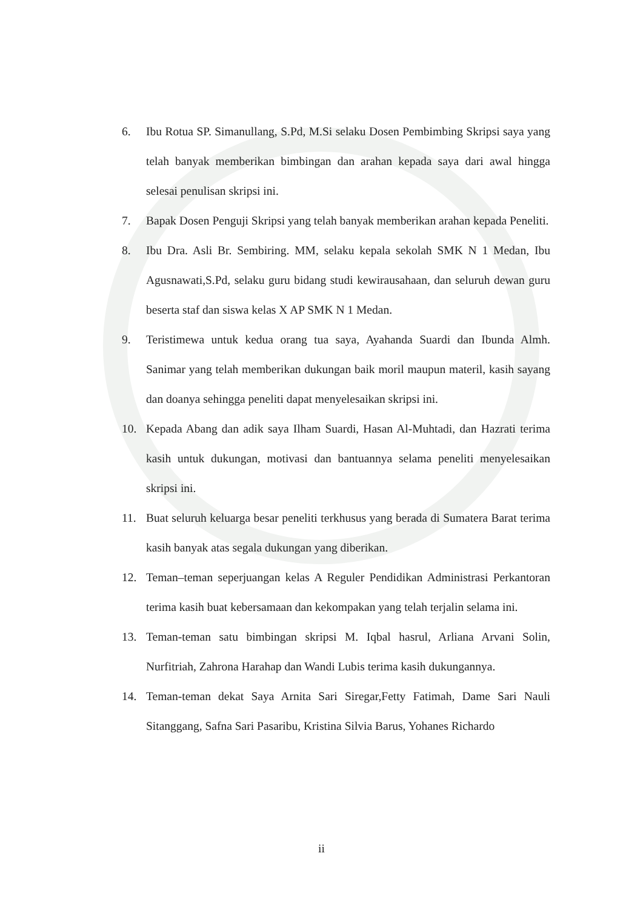6. Ibu Rotua SP. Simanullang, S.Pd, M.Si selaku Dosen Pembimbing Skripsi saya yang telah banyak memberikan bimbingan dan arahan kepada saya dari awal hingga selesai penulisan skripsi ini.
7. Bapak Dosen Penguji Skripsi yang telah banyak memberikan arahan kepada Peneliti.
8. Ibu Dra. Asli Br. Sembiring. MM, selaku kepala sekolah SMK N 1 Medan, Ibu Agusnawati,S.Pd, selaku guru bidang studi kewirausahaan, dan seluruh dewan guru beserta staf dan siswa kelas X AP SMK N 1 Medan.
9. Teristimewa untuk kedua orang tua saya, Ayahanda Suardi dan Ibunda Almh. Sanimar yang telah memberikan dukungan baik moril maupun materil, kasih sayang dan doanya sehingga peneliti dapat menyelesaikan skripsi ini.
10. Kepada Abang dan adik saya Ilham Suardi, Hasan Al-Muhtadi, dan Hazrati terima kasih untuk dukungan, motivasi dan bantuannya selama peneliti menyelesaikan skripsi ini.
11. Buat seluruh keluarga besar peneliti terkhusus yang berada di Sumatera Barat terima kasih banyak atas segala dukungan yang diberikan.
12. Teman–teman seperjuangan kelas A Reguler Pendidikan Administrasi Perkantoran terima kasih buat kebersamaan dan kekompakan yang telah terjalin selama ini.
13. Teman-teman satu bimbingan skripsi M. Iqbal hasrul, Arliana Arvani Solin, Nurfitriah, Zahrona Harahap dan Wandi Lubis terima kasih dukungannya.
14. Teman-teman dekat Saya Arnita Sari Siregar,Fetty Fatimah, Dame Sari Nauli Sitanggang, Safna Sari Pasaribu, Kristina Silvia Barus, Yohanes Richardo
ii